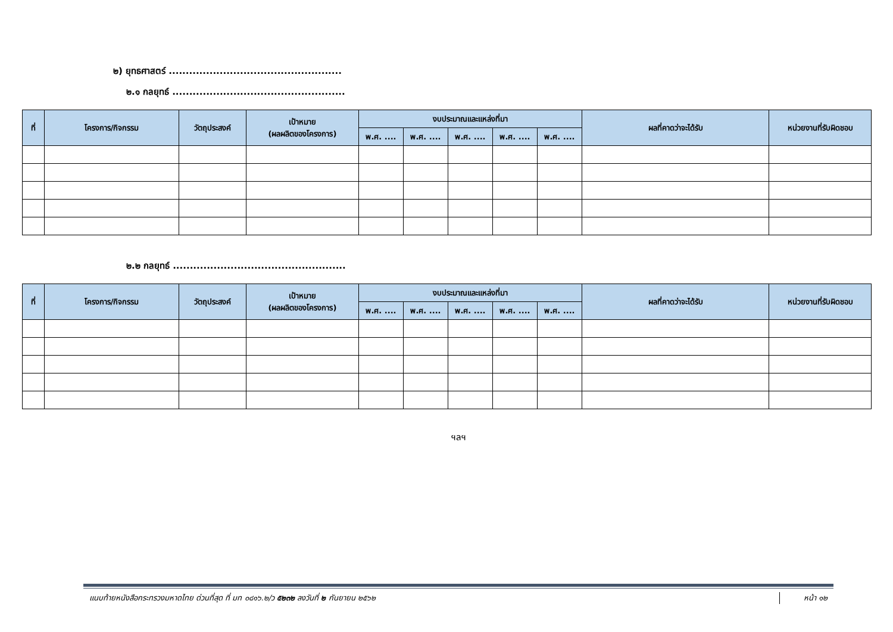๒) ยุทธศาสตร์ ...................................................
๒.๑ กลยุทธ์ ...................................................
| ที่ | โครงการ/กิจกรรม | วัตถุประสงค์ | เป้าหมาย (ผลผลิตของโครงการ) | งบประมาณและแหล่งที่มา | | | | | ผลที่คาดว่าจะได้รับ | หน่วยงานที่รับผิดชอบ |
| --- | --- | --- | --- | --- | --- | --- | --- | --- | --- | --- |
| | | | | พ.ศ. .... | พ.ศ. .... | พ.ศ. .... | พ.ศ. .... | พ.ศ. .... | | |
๒.๒ กลยุทธ์ ...................................................
| ที่ | โครงการ/กิจกรรม | วัตถุประสงค์ | เป้าหมาย (ผลผลิตของโครงการ) | งบประมาณและแหล่งที่มา | | | | | ผลที่คาดว่าจะได้รับ | หน่วยงานที่รับผิดชอบ |
| --- | --- | --- | --- | --- | --- | --- | --- | --- | --- | --- |
| | | | | พ.ศ. .... | พ.ศ. .... | พ.ศ. .... | พ.ศ. .... | พ.ศ. .... | | |
ฯลฯ
แนบท้ายหนังสือกระทรวงมหาดไทย ด่วนที่สุด ที่ มท ๐๘๑๖.๒/ว ๕๒๓๒ ลงวันที่ ๒ กันยายน ๒๕๖๒ หน้า ๑๒